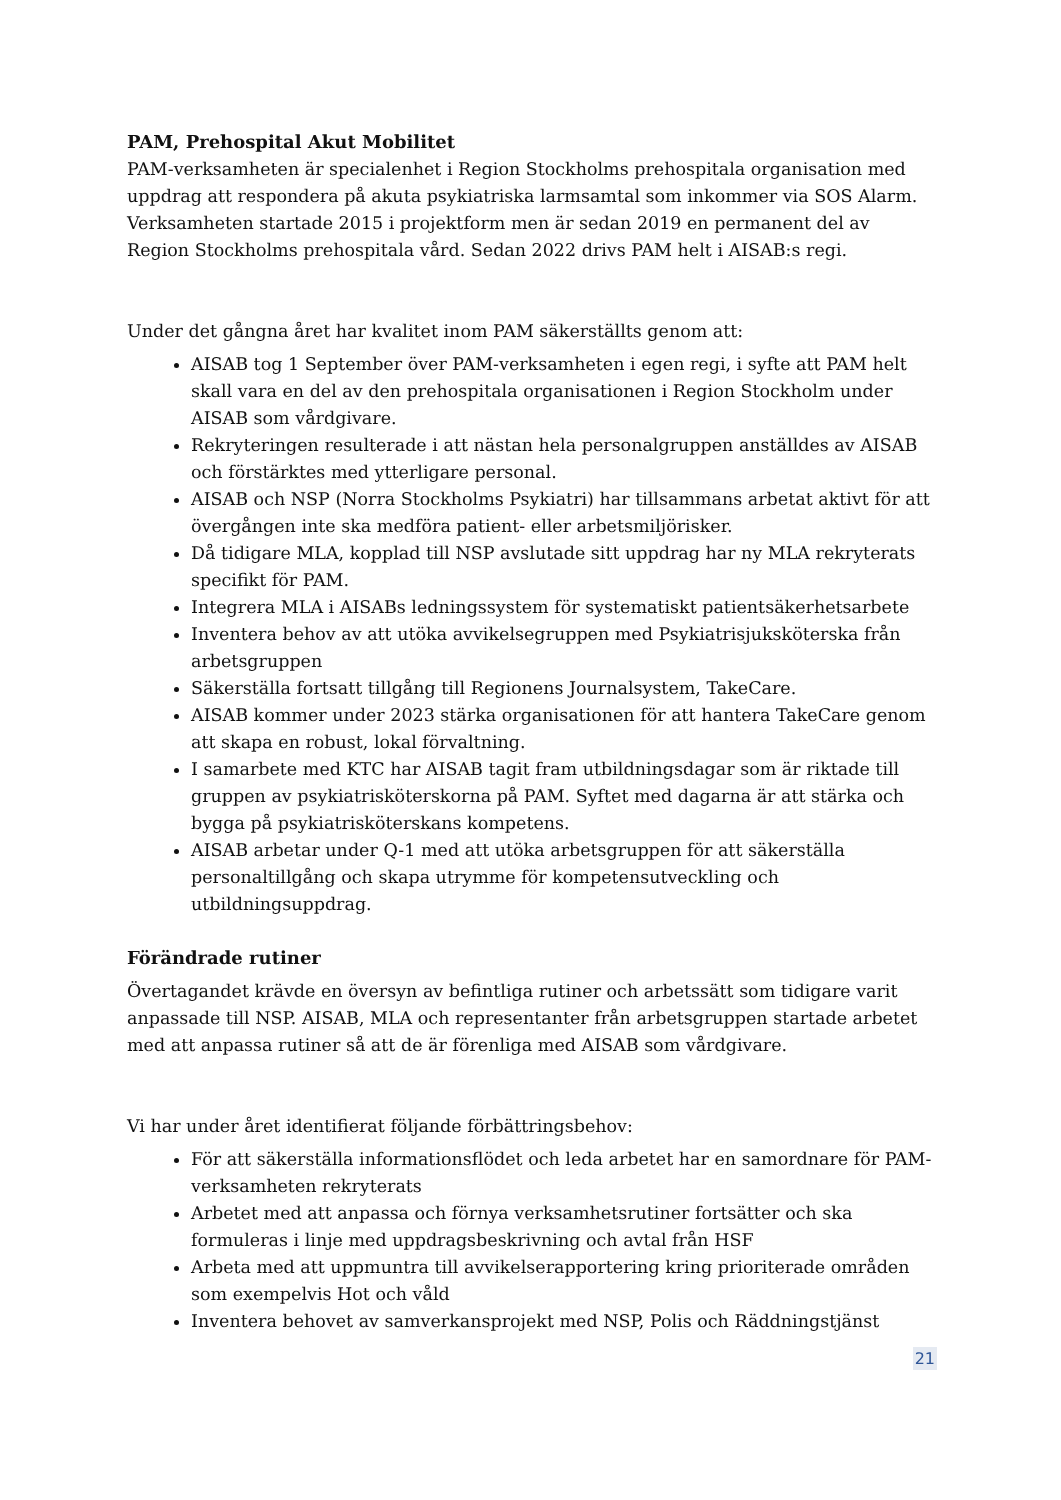PAM, Prehospital Akut Mobilitet
PAM-verksamheten är specialenhet i Region Stockholms prehospitala organisation med uppdrag att respondera på akuta psykiatriska larmsamtal som inkommer via SOS Alarm. Verksamheten startade 2015 i projektform men är sedan 2019 en permanent del av Region Stockholms prehospitala vård. Sedan 2022 drivs PAM helt i AISAB:s regi.
Under det gångna året har kvalitet inom PAM säkerställts genom att:
AISAB tog 1 September över PAM-verksamheten i egen regi, i syfte att PAM helt skall vara en del av den prehospitala organisationen i Region Stockholm under AISAB som vårdgivare.
Rekryteringen resulterade i att nästan hela personalgruppen anställdes av AISAB och förstärktes med ytterligare personal.
AISAB och NSP (Norra Stockholms Psykiatri) har tillsammans arbetat aktivt för att övergången inte ska medföra patient- eller arbetsmiljörisker.
Då tidigare MLA, kopplad till NSP avslutade sitt uppdrag har ny MLA rekryterats specifikt för PAM.
Integrera MLA i AISABs ledningssystem för systematiskt patientsäkerhetsarbete
Inventera behov av att utöka avvikelsegruppen med Psykiatrisjuksköterska från arbetsgruppen
Säkerställa fortsatt tillgång till Regionens Journalsystem, TakeCare.
AISAB kommer under 2023 stärka organisationen för att hantera TakeCare genom att skapa en robust, lokal förvaltning.
I samarbete med KTC har AISAB tagit fram utbildningsdagar som är riktade till gruppen av psykiatrisköterskorna på PAM. Syftet med dagarna är att stärka och bygga på psykiatrisköterskans kompetens.
AISAB arbetar under Q-1 med att utöka arbetsgruppen för att säkerställa personaltillgång och skapa utrymme för kompetensutveckling och utbildningsuppdrag.
Förändrade rutiner
Övertagandet krävde en översyn av befintliga rutiner och arbetssätt som tidigare varit anpassade till NSP. AISAB, MLA och representanter från arbetsgruppen startade arbetet med att anpassa rutiner så att de är förenliga med AISAB som vårdgivare.
Vi har under året identifierat följande förbättringsbehov:
För att säkerställa informationsflödet och leda arbetet har en samordnare för PAM-verksamheten rekryterats
Arbetet med att anpassa och förnya verksamhetsrutiner fortsätter och ska formuleras i linje med uppdragsbeskrivning och avtal från HSF
Arbeta med att uppmuntra till avvikelserapportering kring prioriterade områden som exempelvis Hot och våld
Inventera behovet av samverkansprojekt med NSP, Polis och Räddningstjänst
21